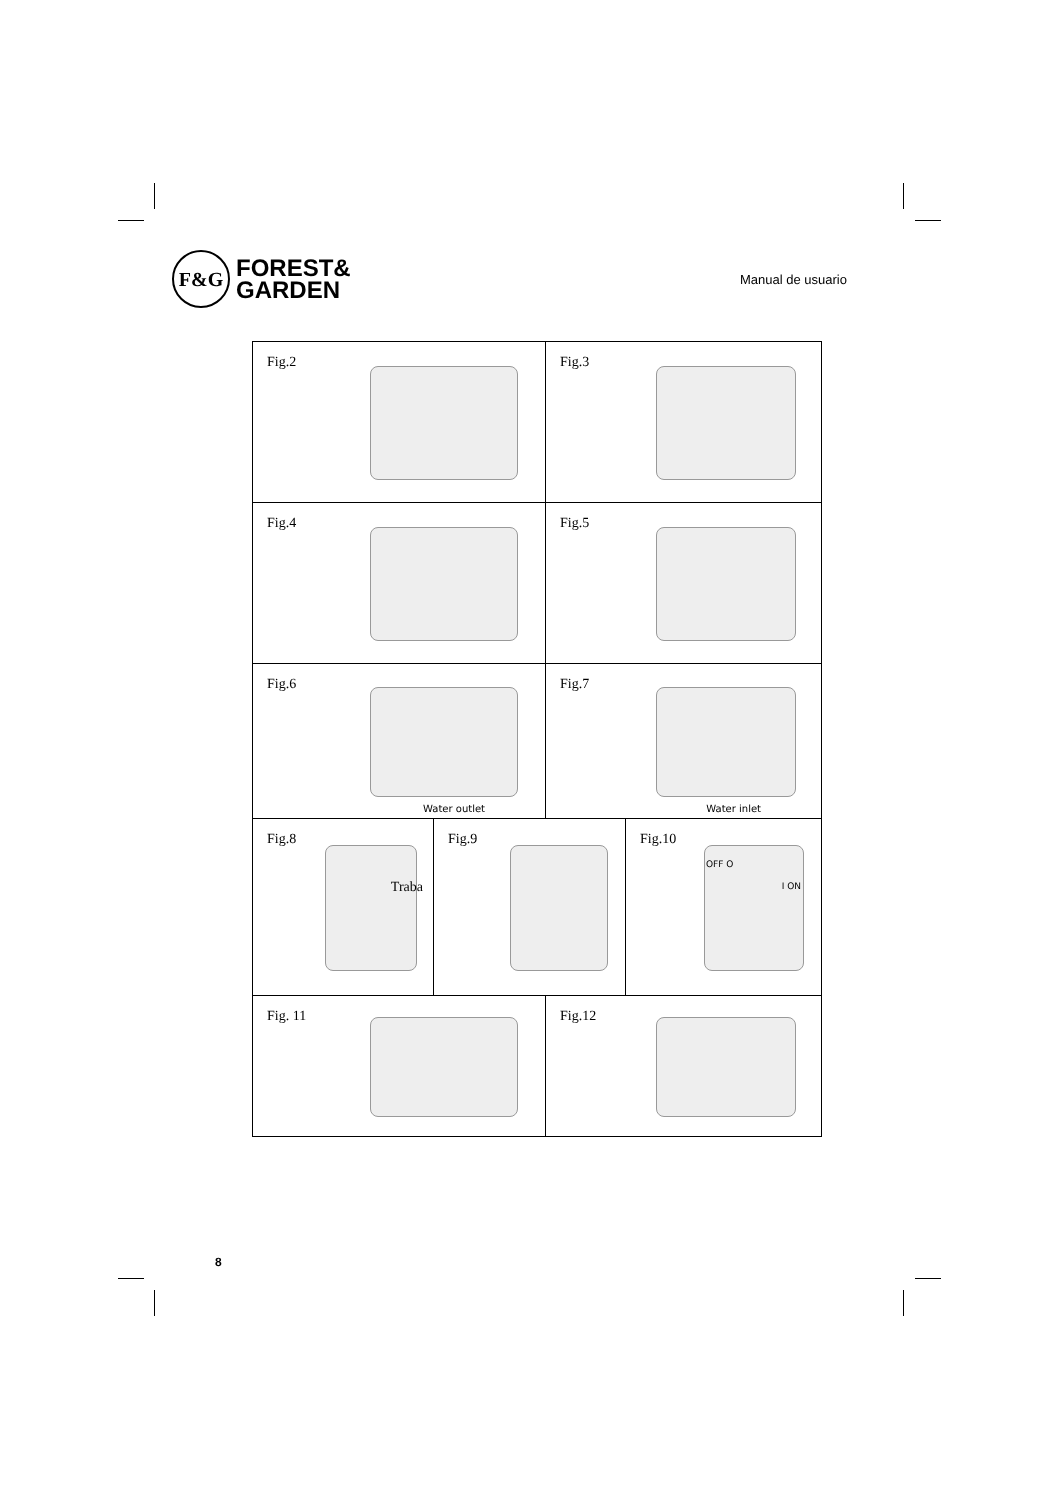F&G
FOREST&
GARDEN
Manual de usuario
Fig.2 Fig.3
Fig.4 Fig.5
Fig.6
Water outlet
Fig.7
Water inlet
Fig.8
Traba
Fig.9 Fig.10
OFF O
I ON
Fig. 11 Fig.12
8